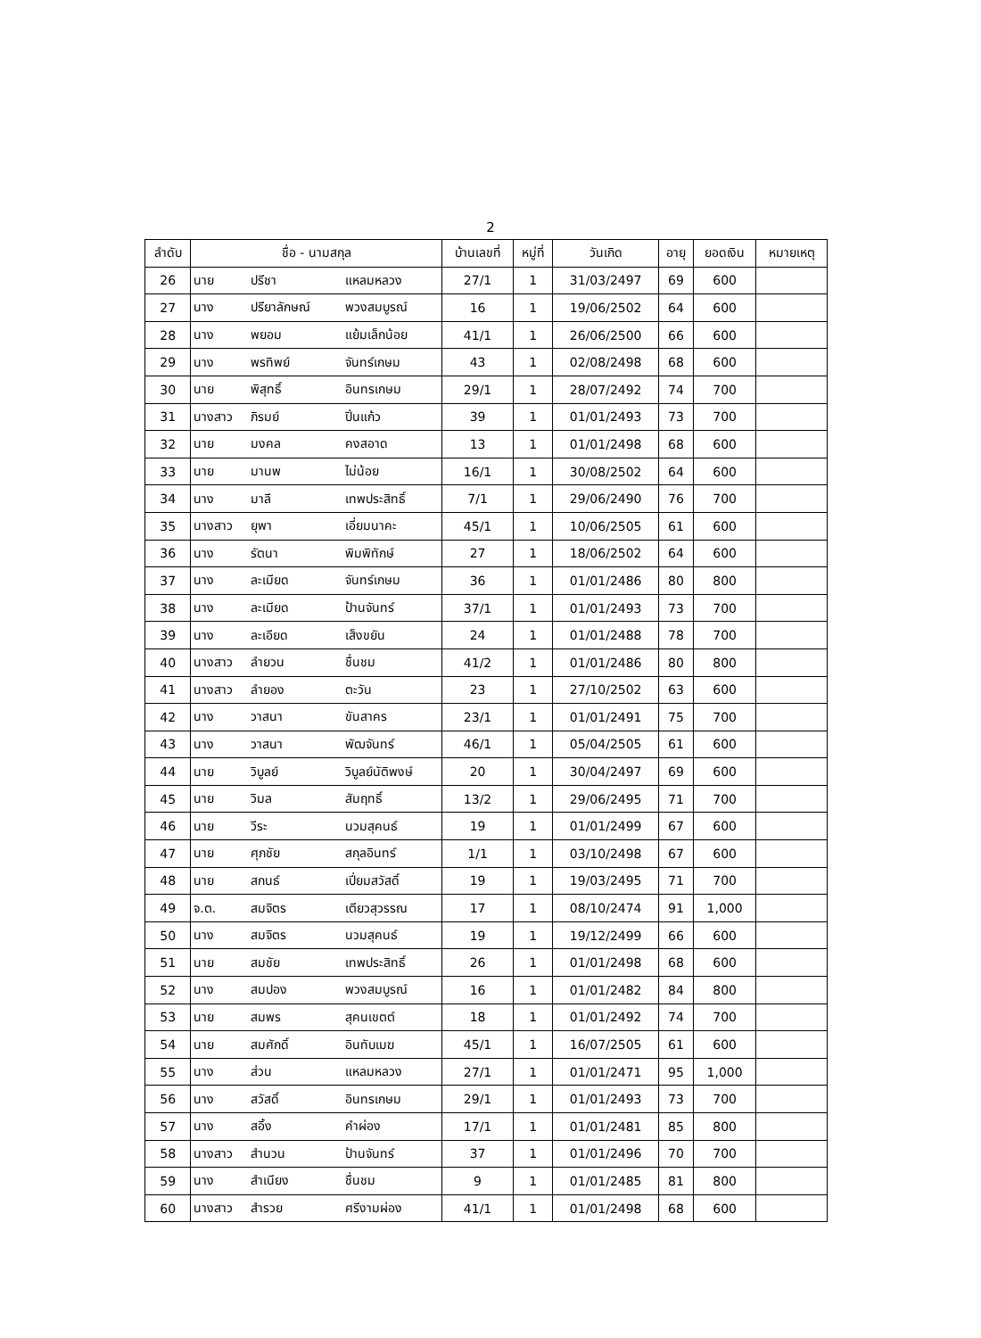2
| ลำดับ | ชื่อ - นามสกุล | | | บ้านเลขที่ | หมู่ที่ | วันเกิด | อายุ | ยอดเงิน | หมายเหตุ |
| --- | --- | --- | --- | --- | --- | --- | --- | --- | --- |
| 26 | นาย | ปรีชา | แหลมหลวง | 27/1 | 1 | 31/03/2497 | 69 | 600 | |
| 27 | นาง | ปรียาลักษณ์ | พวงสมบูรณ์ | 16 | 1 | 19/06/2502 | 64 | 600 | |
| 28 | นาง | พยอม | แย้มเล็กน้อย | 41/1 | 1 | 26/06/2500 | 66 | 600 | |
| 29 | นาง | พรทิพย์ | จันทร์เกษม | 43 | 1 | 02/08/2498 | 68 | 600 | |
| 30 | นาย | พิสุทธิ์ | อินทรเกษม | 29/1 | 1 | 28/07/2492 | 74 | 700 | |
| 31 | นางสาว | ภิรมย์ | ปิ่นแก้ว | 39 | 1 | 01/01/2493 | 73 | 700 | |
| 32 | นาย | มงคล | คงสอาด | 13 | 1 | 01/01/2498 | 68 | 600 | |
| 33 | นาย | มานพ | ไม่น้อย | 16/1 | 1 | 30/08/2502 | 64 | 600 | |
| 34 | นาง | มาลี | เทพประสิทธิ์ | 7/1 | 1 | 29/06/2490 | 76 | 700 | |
| 35 | นางสาว | ยุพา | เอี่ยมนาคะ | 45/1 | 1 | 10/06/2505 | 61 | 600 | |
| 36 | นาง | รัตนา | พิมพิทักษ์ | 27 | 1 | 18/06/2502 | 64 | 600 | |
| 37 | นาง | ละเมียด | จันทร์เกษม | 36 | 1 | 01/01/2486 | 80 | 800 | |
| 38 | นาง | ละเมียด | ป้านจันทร์ | 37/1 | 1 | 01/01/2493 | 73 | 700 | |
| 39 | นาง | ละเอียด | เส็งขยัน | 24 | 1 | 01/01/2488 | 78 | 700 | |
| 40 | นางสาว | ลำยวน | ชื่นชม | 41/2 | 1 | 01/01/2486 | 80 | 800 | |
| 41 | นางสาว | ลำยอง | ตะวัน | 23 | 1 | 27/10/2502 | 63 | 600 | |
| 42 | นาง | วาสนา | ขันสาคร | 23/1 | 1 | 01/01/2491 | 75 | 700 | |
| 43 | นาง | วาสนา | พัฒจันทร์ | 46/1 | 1 | 05/04/2505 | 61 | 600 | |
| 44 | นาย | วิบูลย์ | วิบูลย์นัติพงษ์ | 20 | 1 | 30/04/2497 | 69 | 600 | |
| 45 | นาย | วิมล | สัมฤทธิ์ | 13/2 | 1 | 29/06/2495 | 71 | 700 | |
| 46 | นาย | วีระ | นวมสุคนธ์ | 19 | 1 | 01/01/2499 | 67 | 600 | |
| 47 | นาย | ศุภชัย | สกุลอินทร์ | 1/1 | 1 | 03/10/2498 | 67 | 600 | |
| 48 | นาย | สกนธ์ | เปี่ยมสวัสดิ์ | 19 | 1 | 19/03/2495 | 71 | 700 | |
| 49 | จ.ต. | สมจิตร | เตียวสุวรรณ | 17 | 1 | 08/10/2474 | 91 | 1,000 | |
| 50 | นาง | สมจิตร | นวมสุคนธ์ | 19 | 1 | 19/12/2499 | 66 | 600 | |
| 51 | นาย | สมชัย | เทพประสิทธิ์ | 26 | 1 | 01/01/2498 | 68 | 600 | |
| 52 | นาง | สมปอง | พวงสมบูรณ์ | 16 | 1 | 01/01/2482 | 84 | 800 | |
| 53 | นาย | สมพร | สุคนเขตต์ | 18 | 1 | 01/01/2492 | 74 | 700 | |
| 54 | นาย | สมศักดิ์ | อินทับเมฆ | 45/1 | 1 | 16/07/2505 | 61 | 600 | |
| 55 | นาง | ส่วน | แหลมหลวง | 27/1 | 1 | 01/01/2471 | 95 | 1,000 | |
| 56 | นาง | สวัสดิ์ | อินทรเกษม | 29/1 | 1 | 01/01/2493 | 73 | 700 | |
| 57 | นาง | สอิ้ง | คำผ่อง | 17/1 | 1 | 01/01/2481 | 85 | 800 | |
| 58 | นางสาว | สำนวน | ป้านจันทร์ | 37 | 1 | 01/01/2496 | 70 | 700 | |
| 59 | นาง | สำเนียง | ชื่นชม | 9 | 1 | 01/01/2485 | 81 | 800 | |
| 60 | นางสาว | สำรวย | ศรีงามผ่อง | 41/1 | 1 | 01/01/2498 | 68 | 600 | |